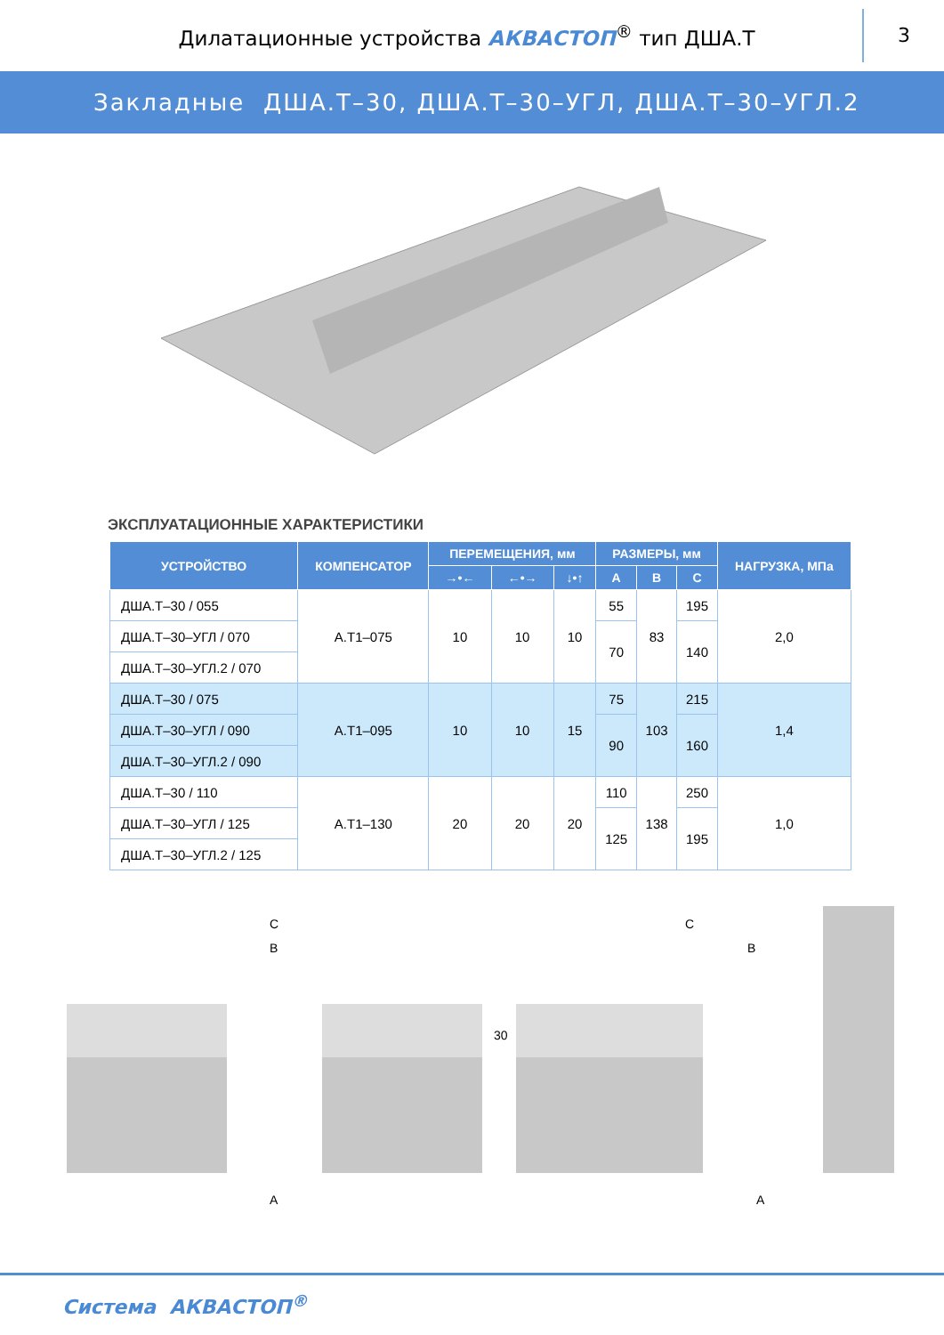Дилатационные устройства АКВАСТОП<sup>®</sup> тип ДША.Т
3
Закладные ДША.Т–30, ДША.Т–30–УГЛ, ДША.Т–30–УГЛ.2
ЭКСПЛУАТАЦИОННЫЕ ХАРАКТЕРИСТИКИ
| УСТРОЙСТВО | КОМПЕНСАТОР | ПЕРЕМЕЩЕНИЯ, мм | | | РАЗМЕРЫ, мм | | | НАГРУЗКА, МПа |
| --- | --- | --- | --- | --- | --- | --- | --- | --- |
| | | →•← | ←•→ | ↓•↑ | A | B | C | |
| ДША.Т–30 / 055 | А.Т1–075 | 10 | 10 | 10 | 55 | 83 | 195 | 2,0 |
| ДША.Т–30–УГЛ / 070 | | | | | 70 | | 140 | |
| ДША.Т–30–УГЛ.2 / 070 | | | | | | | | |
| ДША.Т–30 / 075 | А.Т1–095 | 10 | 10 | 15 | 75 | 103 | 215 | 1,4 |
| ДША.Т–30–УГЛ / 090 | | | | | 90 | | 160 | |
| ДША.Т–30–УГЛ.2 / 090 | | | | | | | | |
| ДША.Т–30 / 110 | А.Т1–130 | 20 | 20 | 20 | 110 | 138 | 250 | 1,0 |
| ДША.Т–30–УГЛ / 125 | | | | | 125 | | 195 | |
| ДША.Т–30–УГЛ.2 / 125 | | | | | | | | |
C
B
A
30
C
B
A
Система АКВАСТОП<sup>®</sup>